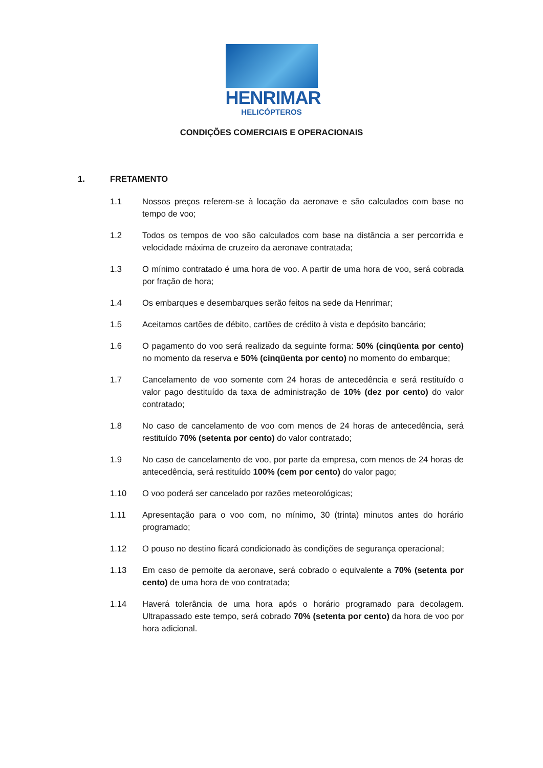HENRIMAR
HELICÓPTEROS
CONDIÇÕES COMERCIAIS E OPERACIONAIS
1. FRETAMENTO
1.1 Nossos preços referem-se à locação da aeronave e são calculados com base no tempo de voo;
1.2 Todos os tempos de voo são calculados com base na distância a ser percorrida e velocidade máxima de cruzeiro da aeronave contratada;
1.3 O mínimo contratado é uma hora de voo. A partir de uma hora de voo, será cobrada por fração de hora;
1.4 Os embarques e desembarques serão feitos na sede da Henrimar;
1.5 Aceitamos cartões de débito, cartões de crédito à vista e depósito bancário;
1.6 O pagamento do voo será realizado da seguinte forma: 50% (cinqüenta por cento) no momento da reserva e 50% (cinqüenta por cento) no momento do embarque;
1.7 Cancelamento de voo somente com 24 horas de antecedência e será restituído o valor pago destituído da taxa de administração de 10% (dez por cento) do valor contratado;
1.8 No caso de cancelamento de voo com menos de 24 horas de antecedência, será restituído 70% (setenta por cento) do valor contratado;
1.9 No caso de cancelamento de voo, por parte da empresa, com menos de 24 horas de antecedência, será restituído 100% (cem por cento) do valor pago;
1.10 O voo poderá ser cancelado por razões meteorológicas;
1.11 Apresentação para o voo com, no mínimo, 30 (trinta) minutos antes do horário programado;
1.12 O pouso no destino ficará condicionado às condições de segurança operacional;
1.13 Em caso de pernoite da aeronave, será cobrado o equivalente a 70% (setenta por cento) de uma hora de voo contratada;
1.14 Haverá tolerância de uma hora após o horário programado para decolagem. Ultrapassado este tempo, será cobrado 70% (setenta por cento) da hora de voo por hora adicional.